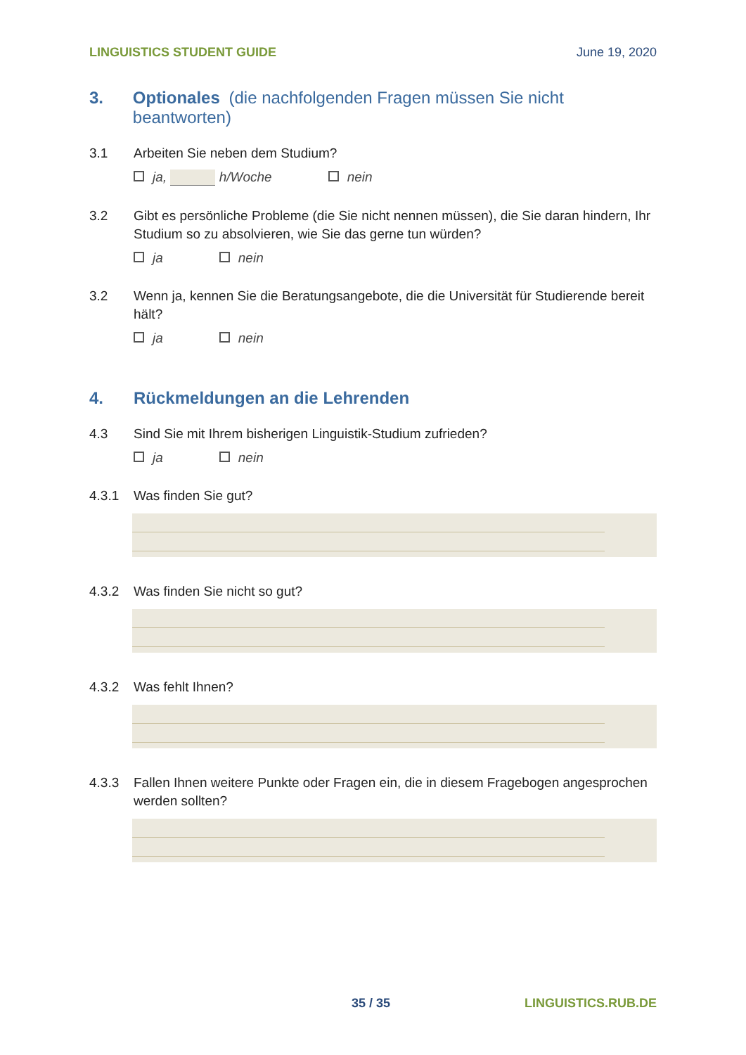LINGUISTICS STUDENT GUIDE June 19, 2020
3. Optionales (die nachfolgenden Fragen müssen Sie nicht beantworten)
3.1 Arbeiten Sie neben dem Studium?
ja, h/Woche nein
3.2 Gibt es persönliche Probleme (die Sie nicht nennen müssen), die Sie daran hindern, Ihr Studium so zu absolvieren, wie Sie das gerne tun würden?
ja nein
3.2 Wenn ja, kennen Sie die Beratungsangebote, die die Universität für Studierende bereit hält?
ja nein
4. Rückmeldungen an die Lehrenden
4.3 Sind Sie mit Ihrem bisherigen Linguistik-Studium zufrieden?
ja nein
4.3.1 Was finden Sie gut?
4.3.2 Was finden Sie nicht so gut?
4.3.2 Was fehlt Ihnen?
4.3.3 Fallen Ihnen weitere Punkte oder Fragen ein, die in diesem Fragebogen angesprochen werden sollten?
35 / 35 LINGUISTICS.RUB.DE